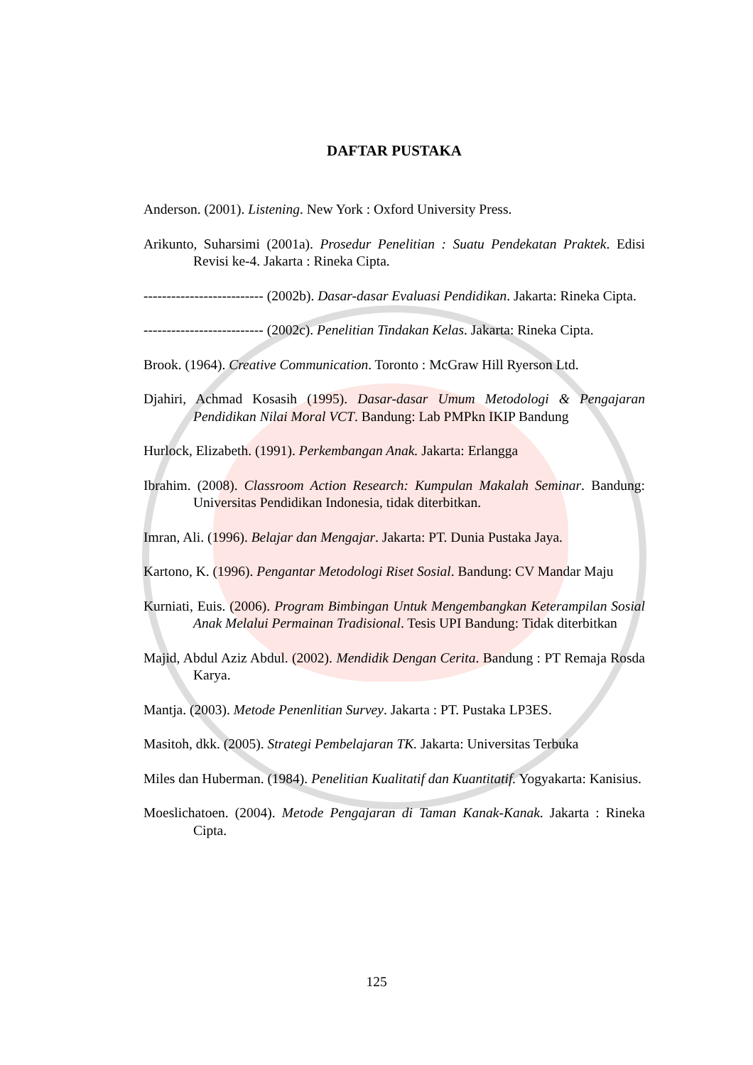DAFTAR PUSTAKA
Anderson. (2001). Listening. New York : Oxford University Press.
Arikunto, Suharsimi (2001a). Prosedur Penelitian : Suatu Pendekatan Praktek. Edisi Revisi ke-4. Jakarta : Rineka Cipta.
-------------------------- (2002b). Dasar-dasar Evaluasi Pendidikan. Jakarta: Rineka Cipta.
-------------------------- (2002c). Penelitian Tindakan Kelas. Jakarta: Rineka Cipta.
Brook. (1964). Creative Communication. Toronto : McGraw Hill Ryerson Ltd.
Djahiri, Achmad Kosasih (1995). Dasar-dasar Umum Metodologi & Pengajaran Pendidikan Nilai Moral VCT. Bandung: Lab PMPkn IKIP Bandung
Hurlock, Elizabeth. (1991). Perkembangan Anak. Jakarta: Erlangga
Ibrahim. (2008). Classroom Action Research: Kumpulan Makalah Seminar. Bandung: Universitas Pendidikan Indonesia, tidak diterbitkan.
Imran, Ali. (1996). Belajar dan Mengajar. Jakarta: PT. Dunia Pustaka Jaya.
Kartono, K. (1996). Pengantar Metodologi Riset Sosial. Bandung: CV Mandar Maju
Kurniati, Euis. (2006). Program Bimbingan Untuk Mengembangkan Keterampilan Sosial Anak Melalui Permainan Tradisional. Tesis UPI Bandung: Tidak diterbitkan
Majid, Abdul Aziz Abdul. (2002). Mendidik Dengan Cerita. Bandung : PT Remaja Rosda Karya.
Mantja. (2003). Metode Penenlitian Survey. Jakarta : PT. Pustaka LP3ES.
Masitoh, dkk. (2005). Strategi Pembelajaran TK. Jakarta: Universitas Terbuka
Miles dan Huberman. (1984). Penelitian Kualitatif dan Kuantitatif. Yogyakarta: Kanisius.
Moeslichatoen. (2004). Metode Pengajaran di Taman Kanak-Kanak. Jakarta : Rineka Cipta.
125